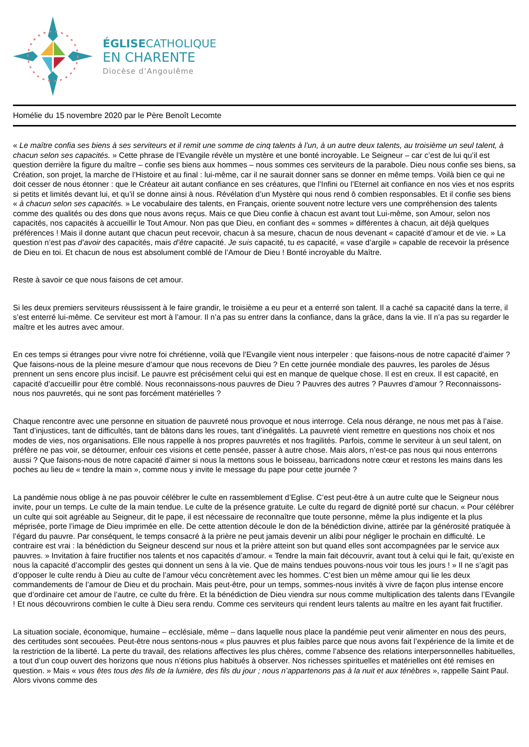ÉGLISECATHOLIQUE
EN CHARENTE
Diocèse d’Angoulême
Homélie du 15 novembre 2020 par le Père Benoît Lecomte
« Le maître confia ses biens à ses serviteurs et il remit une somme de cinq talents à l’un, à un autre deux talents, au troisième un seul talent, à chacun selon ses capacités. » Cette phrase de l’Evangile révèle un mystère et une bonté incroyable. Le Seigneur – car c’est de lui qu’il est question derrière la figure du maître – confie ses biens aux hommes – nous sommes ces serviteurs de la parabole. Dieu nous confie ses biens, sa Création, son projet, la marche de l’Histoire et au final : lui-même, car il ne saurait donner sans se donner en même temps. Voilà bien ce qui ne doit cesser de nous étonner : que le Créateur ait autant confiance en ses créatures, que l’Infini ou l’Eternel ait confiance en nos vies et nos esprits si petits et limités devant lui, et qu’il se donne ainsi à nous. Révélation d’un Mystère qui nous rend ô combien responsables. Et il confie ses biens « à chacun selon ses capacités. » Le vocabulaire des talents, en Français, oriente souvent notre lecture vers une compréhension des talents comme des qualités ou des dons que nous avons reçus. Mais ce que Dieu confie à chacun est avant tout Lui-même, son Amour, selon nos capacités, nos capacités à accueillir le Tout Amour. Non pas que Dieu, en confiant des « sommes » différentes à chacun, ait déjà quelques préférences ! Mais il donne autant que chacun peut recevoir, chacun à sa mesure, chacun de nous devenant « capacité d’amour et de vie. » La question n’est pas d’avoir des capacités, mais d’être capacité. Je suis capacité, tu es capacité, « vase d’argile » capable de recevoir la présence de Dieu en toi. Et chacun de nous est absolument comblé de l’Amour de Dieu ! Bonté incroyable du Maître.
Reste à savoir ce que nous faisons de cet amour.
Si les deux premiers serviteurs réussissent à le faire grandir, le troisième a eu peur et a enterré son talent. Il a caché sa capacité dans la terre, il s’est enterré lui-même. Ce serviteur est mort à l’amour. Il n’a pas su entrer dans la confiance, dans la grâce, dans la vie. Il n’a pas su regarder le maître et les autres avec amour.
En ces temps si étranges pour vivre notre foi chrétienne, voilà que l’Evangile vient nous interpeler : que faisons-nous de notre capacité d’aimer ? Que faisons-nous de la pleine mesure d’amour que nous recevons de Dieu ? En cette journée mondiale des pauvres, les paroles de Jésus prennent un sens encore plus incisif. Le pauvre est précisément celui qui est en manque de quelque chose. Il est en creux. Il est capacité, en capacité d’accueillir pour être comblé. Nous reconnaissons-nous pauvres de Dieu ? Pauvres des autres ? Pauvres d’amour ? Reconnaissons-nous nos pauvretés, qui ne sont pas forcément matérielles ?
Chaque rencontre avec une personne en situation de pauvreté nous provoque et nous interroge. Cela nous dérange, ne nous met pas à l’aise. Tant d’injustices, tant de difficultés, tant de bâtons dans les roues, tant d’inégalités. La pauvreté vient remettre en questions nos choix et nos modes de vies, nos organisations. Elle nous rappelle à nos propres pauvretés et nos fragilités. Parfois, comme le serviteur à un seul talent, on préfère ne pas voir, se détourner, enfouir ces visions et cette pensée, passer à autre chose. Mais alors, n’est-ce pas nous qui nous enterrons aussi ? Que faisons-nous de notre capacité d’aimer si nous la mettons sous le boisseau, barricadons notre cœur et restons les mains dans les poches au lieu de « tendre la main », comme nous y invite le message du pape pour cette journée ?
La pandémie nous oblige à ne pas pouvoir célébrer le culte en rassemblement d’Eglise. C’est peut-être à un autre culte que le Seigneur nous invite, pour un temps. Le culte de la main tendue. Le culte de la présence gratuite. Le culte du regard de dignité porté sur chacun. « Pour célébrer un culte qui soit agréable au Seigneur, dit le pape, il est nécessaire de reconnaître que toute personne, même la plus indigente et la plus méprisée, porte l’image de Dieu imprimée en elle. De cette attention découle le don de la bénédiction divine, attirée par la générosité pratiquée à l’égard du pauvre. Par conséquent, le temps consacré à la prière ne peut jamais devenir un alibi pour négliger le prochain en difficulté. Le contraire est vrai : la bénédiction du Seigneur descend sur nous et la prière atteint son but quand elles sont accompagnées par le service aux pauvres. » Invitation à faire fructifier nos talents et nos capacités d’amour. « Tendre la main fait découvrir, avant tout à celui qui le fait, qu’existe en nous la capacité d’accomplir des gestes qui donnent un sens à la vie. Que de mains tendues pouvons-nous voir tous les jours ! » Il ne s’agit pas d’opposer le culte rendu à Dieu au culte de l’amour vécu concrètement avec les hommes. C’est bien un même amour qui lie les deux commandements de l’amour de Dieu et du prochain. Mais peut-être, pour un temps, sommes-nous invités à vivre de façon plus intense encore que d’ordinaire cet amour de l’autre, ce culte du frère. Et la bénédiction de Dieu viendra sur nous comme multiplication des talents dans l’Evangile ! Et nous découvrirons combien le culte à Dieu sera rendu. Comme ces serviteurs qui rendent leurs talents au maître en les ayant fait fructifier.
La situation sociale, économique, humaine – ecclésiale, même – dans laquelle nous place la pandémie peut venir alimenter en nous des peurs, des certitudes sont secouées. Peut-être nous sentons-nous « plus pauvres et plus faibles parce que nous avons fait l’expérience de la limite et de la restriction de la liberté. La perte du travail, des relations affectives les plus chères, comme l’absence des relations interpersonnelles habituelles, a tout d’un coup ouvert des horizons que nous n’étions plus habitués à observer. Nos richesses spirituelles et matérielles ont été remises en question. » Mais « vous êtes tous des fils de la lumière, des fils du jour ; nous n’appartenons pas à la nuit et aux ténèbres », rappelle Saint Paul. Alors vivons comme des